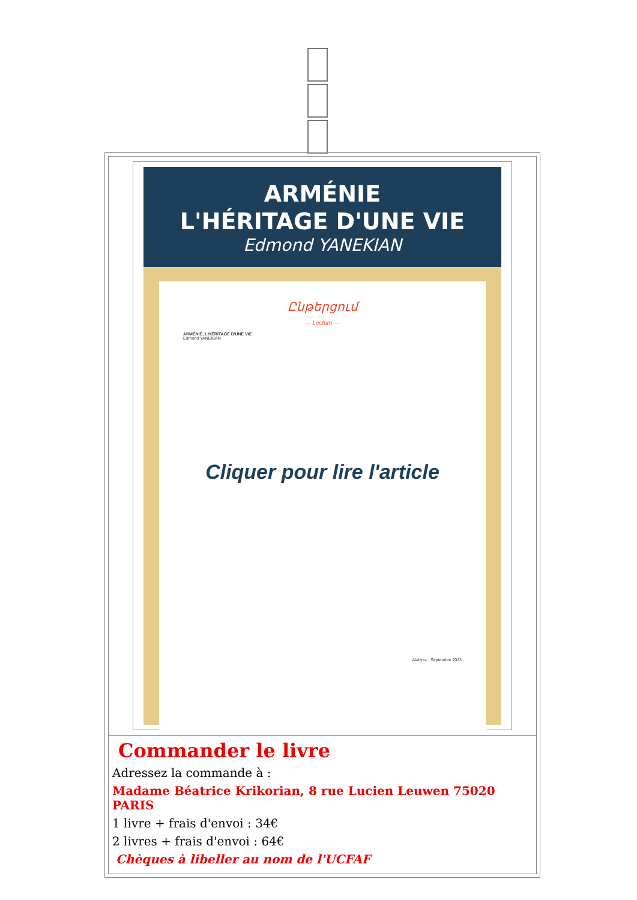ARMÉNIE
L'HÉRITAGE D'UNE VIE
Edmond YANEKIAN
Ընթերցում
— Lecture —
ARMÉNIE, L'HÉRITAGE D'UNE VIE
Edmond YANEKIAN
Cliquer pour lire l'article
Aïaliyez - Septembre 2023
Commander le livre
Adressez la commande à :
Madame Béatrice Krikorian, 8 rue Lucien Leuwen 75020 PARIS
1 livre + frais d'envoi : 34€
2 livres + frais d'envoi : 64€
Chèques à libeller au nom de l'UCFAF